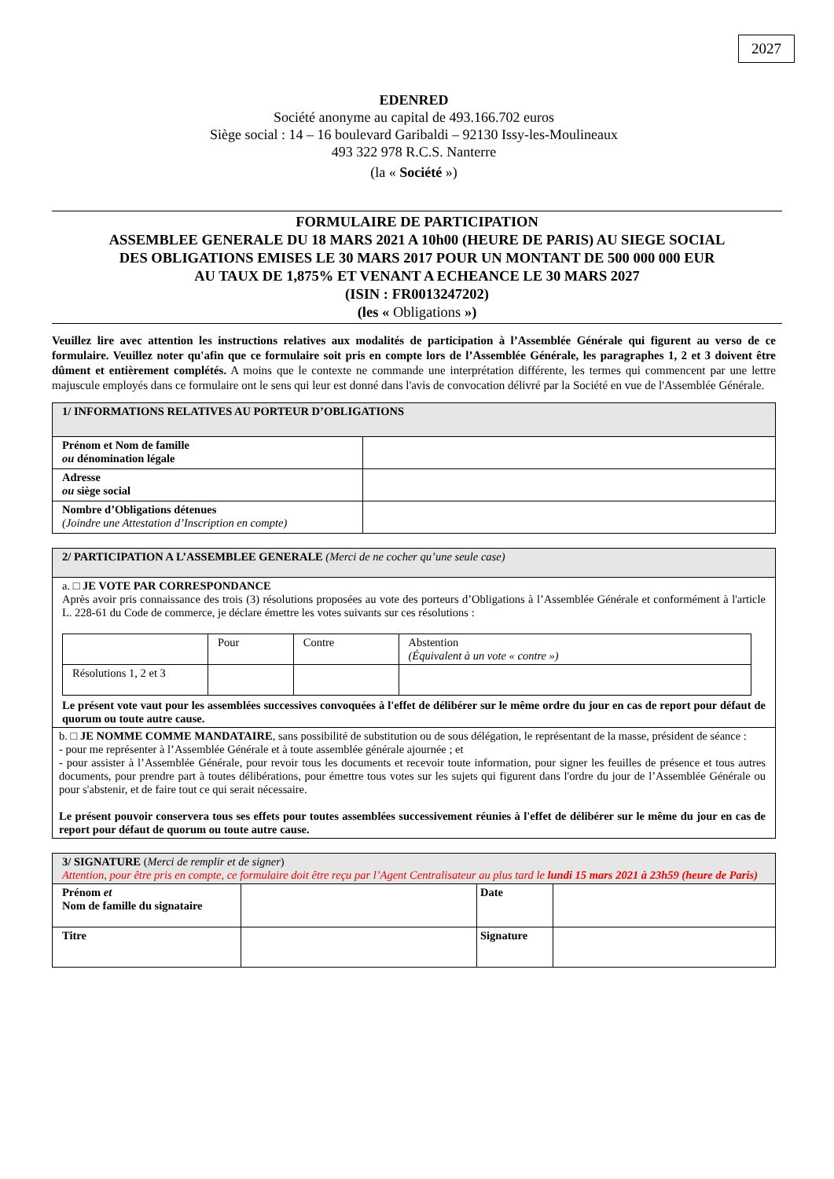2027
EDENRED
Société anonyme au capital de 493.166.702 euros
Siège social : 14 – 16 boulevard Garibaldi – 92130 Issy-les-Moulineaux
493 322 978 R.C.S. Nanterre
(la « Société »)
FORMULAIRE DE PARTICIPATION
ASSEMBLEE GENERALE DU 18 MARS 2021 A 10h00 (HEURE DE PARIS) AU SIEGE SOCIAL
DES OBLIGATIONS EMISES LE 30 MARS 2017 POUR UN MONTANT DE 500 000 000 EUR
AU TAUX DE 1,875% ET VENANT A ECHEANCE LE 30 MARS 2027
(ISIN : FR0013247202)
(les « Obligations »)
Veuillez lire avec attention les instructions relatives aux modalités de participation à l’Assemblée Générale qui figurent au verso de ce formulaire. Veuillez noter qu'afin que ce formulaire soit pris en compte lors de l’Assemblée Générale, les paragraphes 1, 2 et 3 doivent être dûment et entièrement complétés. A moins que le contexte ne commande une interprétation différente, les termes qui commencent par une lettre majuscule employés dans ce formulaire ont le sens qui leur est donné dans l'avis de convocation délivré par la Société en vue de l'Assemblée Générale.
| 1/ INFORMATIONS RELATIVES AU PORTEUR D’OBLIGATIONS | |
| Prénom et Nom de famille ou dénomination légale | |
| Adresse ou siège social | |
| Nombre d’Obligations détenues (Joindre une Attestation d’Inscription en compte) | |
| 2/ PARTICIPATION A L’ASSEMBLEE GENERALE (Merci de ne cocher qu’une seule case) |
| a. □ JE VOTE PAR CORRESPONDANCE Après avoir pris connaissance des trois (3) résolutions proposées au vote des porteurs d’Obligations à l’Assemblée Générale et conformément à l'article L. 228-61 du Code de commerce, je déclare émettre les votes suivants sur ces résolutions : / / Pour / Contre / Abstention (Équivalent à un vote « contre ») / / Résolutions 1, 2 et 3 / / / / Le présent vote vaut pour les assemblées successives convoquées à l'effet de délibérer sur le même ordre du jour en cas de report pour défaut de quorum ou toute autre cause. |
| b. □ JE NOMME COMME MANDATAIRE , sans possibilité de substitution ou de sous délégation, le représentant de la masse, président de séance : - pour me représenter à l’Assemblée Générale et à toute assemblée générale ajournée ; et - pour assister à l’Assemblée Générale, pour revoir tous les documents et recevoir toute information, pour signer les feuilles de présence et tous autres documents, pour prendre part à toutes délibérations, pour émettre tous votes sur les sujets qui figurent dans l'ordre du jour de l’Assemblée Générale ou pour s'abstenir, et de faire tout ce qui serait nécessaire. Le présent pouvoir conservera tous ses effets pour toutes assemblées successivement réunies à l'effet de délibérer sur le même du jour en cas de report pour défaut de quorum ou toute autre cause. |
| 3/ SIGNATURE ( Merci de remplir et de signer ) Attention, pour être pris en compte, ce formulaire doit être reçu par l’Agent Centralisateur au plus tard le lundi 15 mars 2021 à 23h59 (heure de Paris) | | | |
| Prénom et Nom de famille du signataire | | Date | |
| Titre | | Signature | |